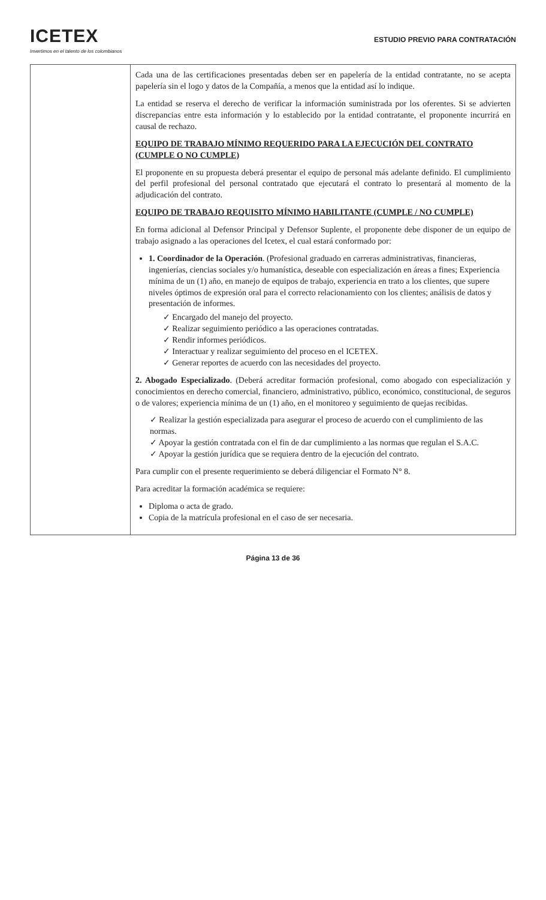ICETEX
Invertimos en el talento de los colombianos
ESTUDIO PREVIO PARA CONTRATACIÓN
| | Cada una de las certificaciones presentadas deben ser en papelería de la entidad contratante, no se acepta papelería sin el logo y datos de la Compañía, a menos que la entidad así lo indique. La entidad se reserva el derecho de verificar la información suministrada por los oferentes. Si se advierten discrepancias entre esta información y lo establecido por la entidad contratante, el proponente incurrirá en causal de rechazo. EQUIPO DE TRABAJO MÍNIMO REQUERIDO PARA LA EJECUCIÓN DEL CONTRATO (CUMPLE O NO CUMPLE) El proponente en su propuesta deberá presentar el equipo de personal más adelante definido. El cumplimiento del perfil profesional del personal contratado que ejecutará el contrato lo presentará al momento de la adjudicación del contrato. EQUIPO DE TRABAJO REQUISITO MÍNIMO HABILITANTE (CUMPLE / NO CUMPLE) En forma adicional al Defensor Principal y Defensor Suplente, el proponente debe disponer de un equipo de trabajo asignado a las operaciones del Icetex, el cual estará conformado por: 1. Coordinador de la Operación . (Profesional graduado en carreras administrativas, financieras, ingenierías, ciencias sociales y/o humanística, deseable con especialización en áreas a fines; Experiencia mínima de un (1) año, en manejo de equipos de trabajo, experiencia en trato a los clientes, que supere niveles óptimos de expresión oral para el correcto relacionamiento con los clientes; análisis de datos y presentación de informes. ✓ Encargado del manejo del proyecto. ✓ Realizar seguimiento periódico a las operaciones contratadas. ✓ Rendir informes periódicos. ✓ Interactuar y realizar seguimiento del proceso en el ICETEX. ✓ Generar reportes de acuerdo con las necesidades del proyecto. 2. Abogado Especializado . (Deberá acreditar formación profesional, como abogado con especialización y conocimientos en derecho comercial, financiero, administrativo, público, económico, constitucional, de seguros o de valores; experiencia mínima de un (1) año, en el monitoreo y seguimiento de quejas recibidas. ✓ Realizar la gestión especializada para asegurar el proceso de acuerdo con el cumplimiento de las normas. ✓ Apoyar la gestión contratada con el fin de dar cumplimiento a las normas que regulan el S.A.C. ✓ Apoyar la gestión jurídica que se requiera dentro de la ejecución del contrato. Para cumplir con el presente requerimiento se deberá diligenciar el Formato N° 8. Para acreditar la formación académica se requiere: Diploma o acta de grado. Copia de la matrícula profesional en el caso de ser necesaria. |
Página 13 de 36